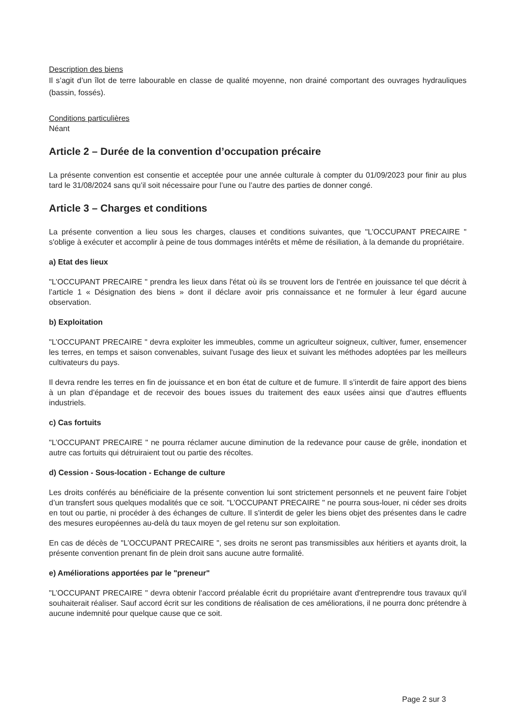Description des biens
Il s’agit d’un îlot de terre labourable en classe de qualité moyenne, non drainé comportant des ouvrages hydrauliques (bassin, fossés).
Conditions particulières
Néant
Article 2 – Durée de la convention d’occupation précaire
La présente convention est consentie et acceptée pour une année culturale à compter du 01/09/2023 pour finir au plus tard le 31/08/2024 sans qu’il soit nécessaire pour l’une ou l’autre des parties de donner congé.
Article 3 – Charges et conditions
La présente convention a lieu sous les charges, clauses et conditions suivantes, que "L’OCCUPANT PRECAIRE " s'oblige à exécuter et accomplir à peine de tous dommages intérêts et même de résiliation, à la demande du propriétaire.
a) Etat des lieux
"L’OCCUPANT PRECAIRE " prendra les lieux dans l'état où ils se trouvent lors de l'entrée en jouissance tel que décrit à l’article 1 « Désignation des biens » dont il déclare avoir pris connaissance et ne formuler à leur égard aucune observation.
b) Exploitation
"L’OCCUPANT PRECAIRE " devra exploiter les immeubles, comme un agriculteur soigneux, cultiver, fumer, ensemencer les terres, en temps et saison convenables, suivant l'usage des lieux et suivant les méthodes adoptées par les meilleurs cultivateurs du pays.
Il devra rendre les terres en fin de jouissance et en bon état de culture et de fumure. Il s’interdit de faire apport des biens à un plan d’épandage et de recevoir des boues issues du traitement des eaux usées ainsi que d’autres effluents industriels.
c) Cas fortuits
"L’OCCUPANT PRECAIRE " ne pourra réclamer aucune diminution de la redevance pour cause de grêle, inondation et autre cas fortuits qui détruiraient tout ou partie des récoltes.
d) Cession - Sous-location - Echange de culture
Les droits conférés au bénéficiaire de la présente convention lui sont strictement personnels et ne peuvent faire l’objet d’un transfert sous quelques modalités que ce soit. "L’OCCUPANT PRECAIRE " ne pourra sous-louer, ni céder ses droits en tout ou partie, ni procéder à des échanges de culture. Il s'interdit de geler les biens objet des présentes dans le cadre des mesures européennes au-delà du taux moyen de gel retenu sur son exploitation.
En cas de décès de "L’OCCUPANT PRECAIRE ", ses droits ne seront pas transmissibles aux héritiers et ayants droit, la présente convention prenant fin de plein droit sans aucune autre formalité.
e) Améliorations apportées par le "preneur"
"L’OCCUPANT PRECAIRE " devra obtenir l'accord préalable écrit du propriétaire avant d'entreprendre tous travaux qu'il souhaiterait réaliser. Sauf accord écrit sur les conditions de réalisation de ces améliorations, il ne pourra donc prétendre à aucune indemnité pour quelque cause que ce soit.
Page 2 sur 3